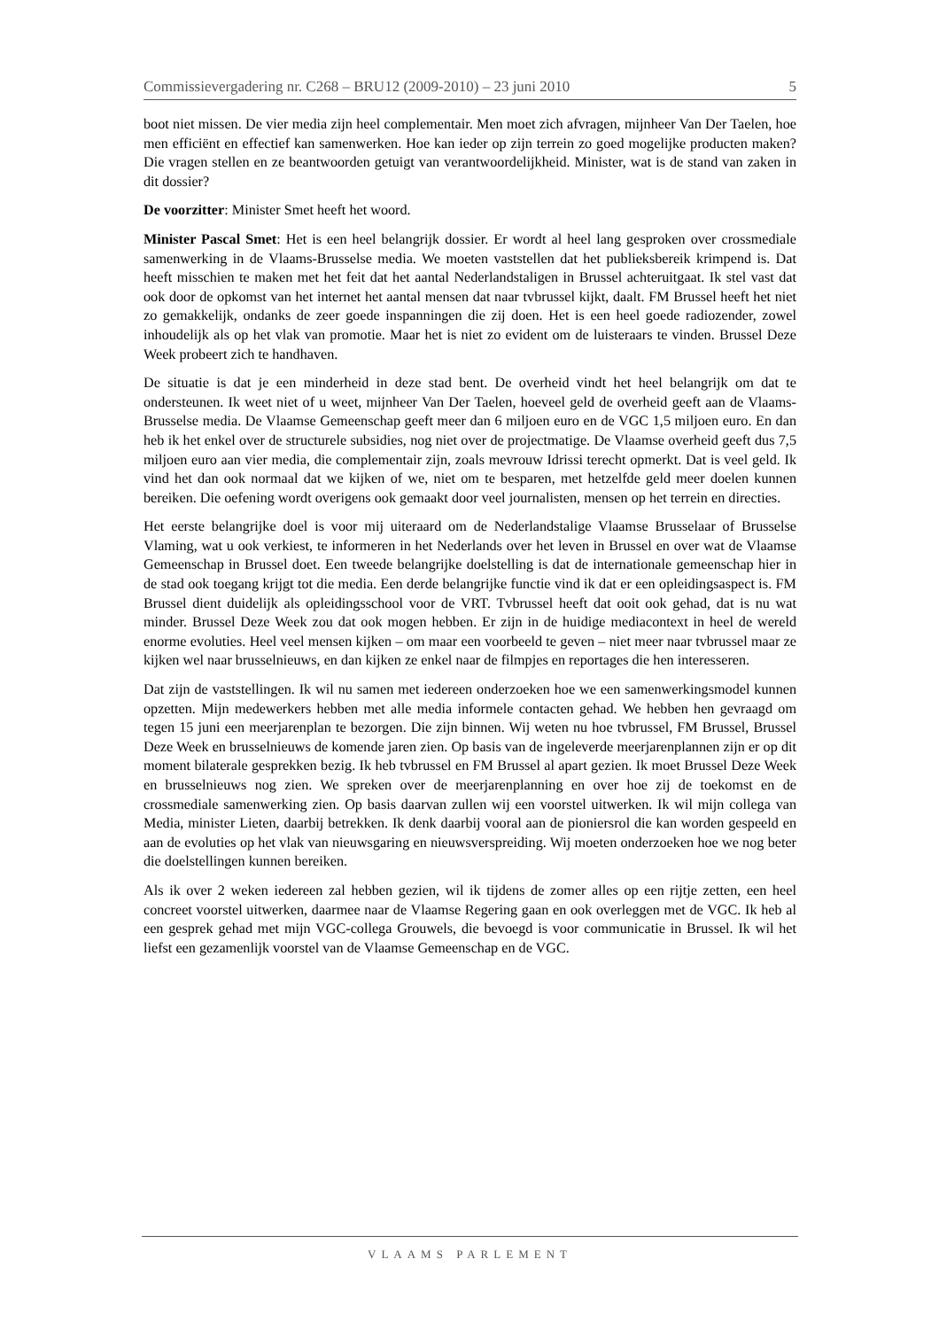Commissievergadering nr. C268 – BRU12 (2009-2010) – 23 juni 2010 5
boot niet missen. De vier media zijn heel complementair. Men moet zich afvragen, mijnheer Van Der Taelen, hoe men efficiënt en effectief kan samenwerken. Hoe kan ieder op zijn terrein zo goed mogelijke producten maken? Die vragen stellen en ze beantwoorden getuigt van verantwoordelijkheid. Minister, wat is de stand van zaken in dit dossier?
De voorzitter: Minister Smet heeft het woord.
Minister Pascal Smet: Het is een heel belangrijk dossier. Er wordt al heel lang gesproken over crossmediale samenwerking in de Vlaams-Brusselse media. We moeten vaststellen dat het publieksbereik krimpend is. Dat heeft misschien te maken met het feit dat het aantal Nederlandstaligen in Brussel achteruitgaat. Ik stel vast dat ook door de opkomst van het internet het aantal mensen dat naar tvbrussel kijkt, daalt. FM Brussel heeft het niet zo gemakkelijk, ondanks de zeer goede inspanningen die zij doen. Het is een heel goede radiozender, zowel inhoudelijk als op het vlak van promotie. Maar het is niet zo evident om de luisteraars te vinden. Brussel Deze Week probeert zich te handhaven.
De situatie is dat je een minderheid in deze stad bent. De overheid vindt het heel belangrijk om dat te ondersteunen. Ik weet niet of u weet, mijnheer Van Der Taelen, hoeveel geld de overheid geeft aan de Vlaams-Brusselse media. De Vlaamse Gemeenschap geeft meer dan 6 miljoen euro en de VGC 1,5 miljoen euro. En dan heb ik het enkel over de structurele subsidies, nog niet over de projectmatige. De Vlaamse overheid geeft dus 7,5 miljoen euro aan vier media, die complementair zijn, zoals mevrouw Idrissi terecht opmerkt. Dat is veel geld. Ik vind het dan ook normaal dat we kijken of we, niet om te besparen, met hetzelfde geld meer doelen kunnen bereiken. Die oefening wordt overigens ook gemaakt door veel journalisten, mensen op het terrein en directies.
Het eerste belangrijke doel is voor mij uiteraard om de Nederlandstalige Vlaamse Brusselaar of Brusselse Vlaming, wat u ook verkiest, te informeren in het Nederlands over het leven in Brussel en over wat de Vlaamse Gemeenschap in Brussel doet. Een tweede belangrijke doelstelling is dat de internationale gemeenschap hier in de stad ook toegang krijgt tot die media. Een derde belangrijke functie vind ik dat er een opleidingsaspect is. FM Brussel dient duidelijk als opleidingsschool voor de VRT. Tvbrussel heeft dat ooit ook gehad, dat is nu wat minder. Brussel Deze Week zou dat ook mogen hebben. Er zijn in de huidige mediacontext in heel de wereld enorme evoluties. Heel veel mensen kijken – om maar een voorbeeld te geven – niet meer naar tvbrussel maar ze kijken wel naar brusselnieuws, en dan kijken ze enkel naar de filmpjes en reportages die hen interesseren.
Dat zijn de vaststellingen. Ik wil nu samen met iedereen onderzoeken hoe we een samenwerkingsmodel kunnen opzetten. Mijn medewerkers hebben met alle media informele contacten gehad. We hebben hen gevraagd om tegen 15 juni een meerjarenplan te bezorgen. Die zijn binnen. Wij weten nu hoe tvbrussel, FM Brussel, Brussel Deze Week en brusselnieuws de komende jaren zien. Op basis van de ingeleverde meerjarenplannen zijn er op dit moment bilaterale gesprekken bezig. Ik heb tvbrussel en FM Brussel al apart gezien. Ik moet Brussel Deze Week en brusselnieuws nog zien. We spreken over de meerjarenplanning en over hoe zij de toekomst en de crossmediale samenwerking zien. Op basis daarvan zullen wij een voorstel uitwerken. Ik wil mijn collega van Media, minister Lieten, daarbij betrekken. Ik denk daarbij vooral aan de pioniersrol die kan worden gespeeld en aan de evoluties op het vlak van nieuwsgaring en nieuwsverspreiding. Wij moeten onderzoeken hoe we nog beter die doelstellingen kunnen bereiken.
Als ik over 2 weken iedereen zal hebben gezien, wil ik tijdens de zomer alles op een rijtje zetten, een heel concreet voorstel uitwerken, daarmee naar de Vlaamse Regering gaan en ook overleggen met de VGC. Ik heb al een gesprek gehad met mijn VGC-collega Grouwels, die bevoegd is voor communicatie in Brussel. Ik wil het liefst een gezamenlijk voorstel van de Vlaamse Gemeenschap en de VGC.
VLAAMS PARLEMENT